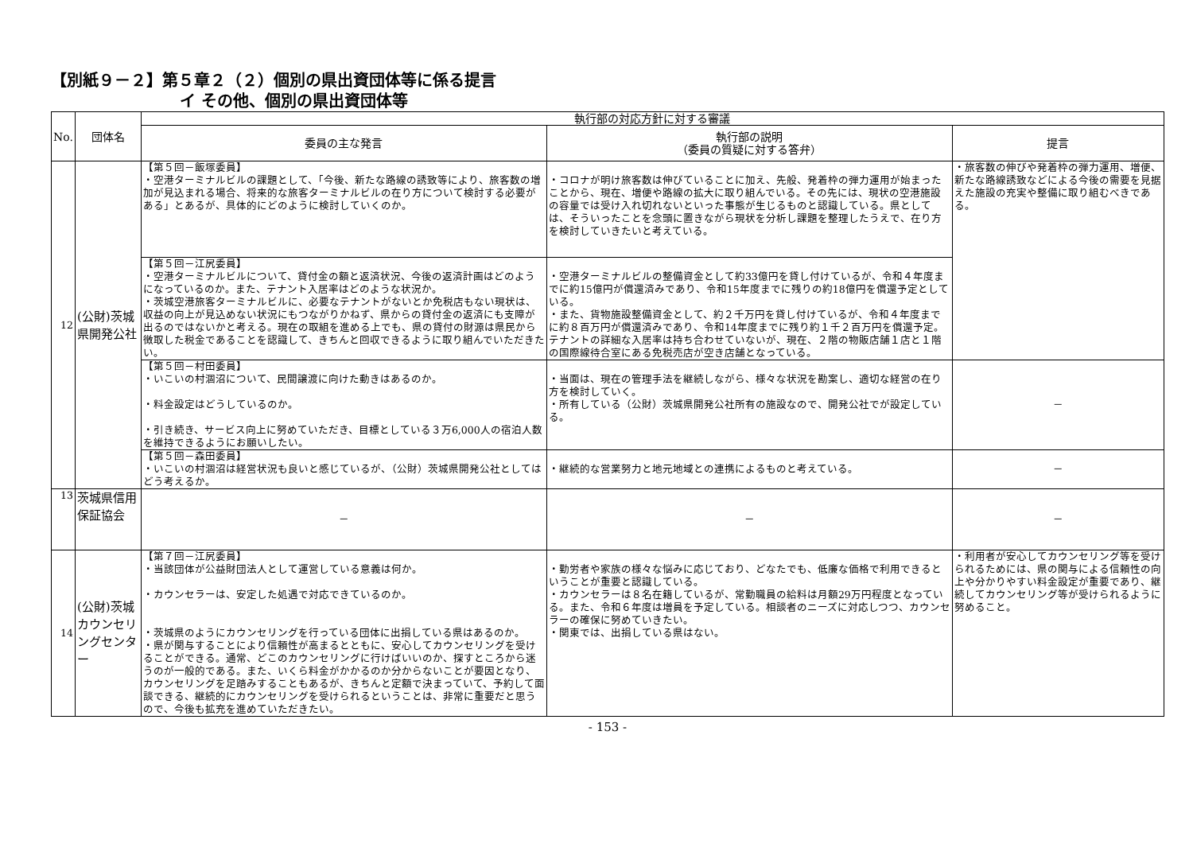【別紙９－２】第５章２（２）個別の県出資団体等に係る提言
イ その他、個別の県出資団体等
| No. | 団体名 | 執行部の対応方針に対する審議 | | |
| --- | --- | --- | --- | --- |
| | | 委員の主な発言 | 執行部の説明 （委員の質疑に対する答弁） | 提言 |
| 12 | (公財)茨城県開発公社 | 【第５回－飯塚委員】 ・空港ターミナルビルの課題として、「今後、新たな路線の誘致等により、旅客数の増加が見込まれる場合、将来的な旅客ターミナルビルの在り方について検討する必要がある」とあるが、具体的にどのように検討していくのか。 | ・コロナが明け旅客数は伸びていることに加え、先般、発着枠の弾力運用が始まったことから、現在、増便や路線の拡大に取り組んでいる。その先には、現状の空港施設の容量では受け入れ切れないといった事態が生じるものと認識している。県としては、そういったことを念頭に置きながら現状を分析し課題を整理したうえで、在り方を検討していきたいと考えている。 | ・旅客数の伸びや発着枠の弾力運用、増便、新たな路線誘致などによる今後の需要を見据えた施設の充実や整備に取り組むべきである。 |
| | | 【第５回－江尻委員】 ・空港ターミナルビルについて、貸付金の額と返済状況、今後の返済計画はどのようになっているのか。また、テナント入居率はどのような状況か。 ・茨城空港旅客ターミナルビルに、必要なテナントがないとか免税店もない現状は、収益の向上が見込めない状況にもつながりかねず、県からの貸付金の返済にも支障が出るのではないかと考える。現在の取組を進める上でも、県の貸付の財源は県民から徴取した税金であることを認識して、きちんと回収できるように取り組んでいただきたい。 | ・空港ターミナルビルの整備資金として約33億円を貸し付けているが、令和４年度までに約15億円が償還済みであり、令和15年度までに残りの約18億円を償還予定としている。 ・また、貨物施設整備資金として、約２千万円を貸し付けているが、令和４年度までに約８百万円が償還済みであり、令和14年度までに残り約１千２百万円を償還予定。テナントの詳細な入居率は持ち合わせていないが、現在、２階の物販店舗１店と１階の国際線待合室にある免税売店が空き店舗となっている。 | |
| | | 【第５回－村田委員】 ・いこいの村涸沼について、民間譲渡に向けた動きはあるのか。 ・料金設定はどうしているのか。 ・引き続き、サービス向上に努めていただき、目標としている３万6,000人の宿泊人数を維持できるようにお願いしたい。 | ・当面は、現在の管理手法を継続しながら、様々な状況を勘案し、適切な経営の在り方を検討していく。 ・所有している（公財）茨城県開発公社所有の施設なので、開発公社でが設定している。 | － |
| | | 【第５回－森田委員】 ・いこいの村涸沼は経営状況も良いと感じているが、（公財）茨城県開発公社としてはどう考えるか。 | ・継続的な営業努力と地元地域との連携によるものと考えている。 | － |
| 13 | 茨城県信用保証協会 | － | － | － |
| 14 | (公財)茨城カウンセリングセンター | 【第７回－江尻委員】 ・当該団体が公益財団法人として運営している意義は何か。 ・カウンセラーは、安定した処遇で対応できているのか。 ・茨城県のようにカウンセリングを行っている団体に出捐している県はあるのか。 ・県が関与することにより信頼性が高まるとともに、安心してカウンセリングを受けることができる。通常、どこのカウンセリングに行けばいいのか、探すところから迷うのが一般的である。また、いくら料金がかかるのか分からないことが要因となり、カウンセリングを足踏みすることもあるが、きちんと定額で決まっていて、予約して面談できる、継続的にカウンセリングを受けられるということは、非常に重要だと思うので、今後も拡充を進めていただきたい。 | ・勤労者や家族の様々な悩みに応じており、どなたでも、低廉な価格で利用できるということが重要と認識している。 ・カウンセラーは８名在籍しているが、常勤職員の給料は月額29万円程度となっている。また、令和６年度は増員を予定している。相談者のニーズに対応しつつ、カウンセラーの確保に努めていきたい。 ・関東では、出捐している県はない。 | ・利用者が安心してカウンセリング等を受けられるためには、県の関与による信頼性の向上や分かりやすい料金設定が重要であり、継続してカウンセリング等が受けられるように努めること。 |
- 153 -